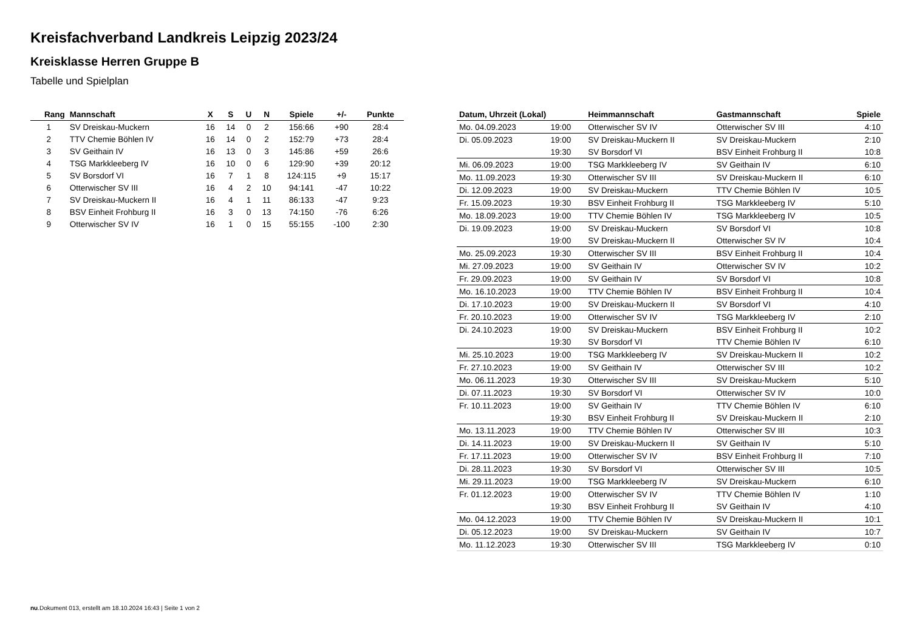Kreisfachverband Landkreis Leipzig 2023/24
Kreisklasse Herren Gruppe B
Tabelle und Spielplan
| Rang | Mannschaft | X | S | U | N | Spiele | +/- | Punkte |
| --- | --- | --- | --- | --- | --- | --- | --- | --- |
| 1 | SV Dreiskau-Muckern | 16 | 14 | 0 | 2 | 156:66 | +90 | 28:4 |
| 2 | TTV Chemie Böhlen IV | 16 | 14 | 0 | 2 | 152:79 | +73 | 28:4 |
| 3 | SV Geithain IV | 16 | 13 | 0 | 3 | 145:86 | +59 | 26:6 |
| 4 | TSG Markkleeberg IV | 16 | 10 | 0 | 6 | 129:90 | +39 | 20:12 |
| 5 | SV Borsdorf VI | 16 | 7 | 1 | 8 | 124:115 | +9 | 15:17 |
| 6 | Otterwischer SV III | 16 | 4 | 2 | 10 | 94:141 | -47 | 10:22 |
| 7 | SV Dreiskau-Muckern II | 16 | 4 | 1 | 11 | 86:133 | -47 | 9:23 |
| 8 | BSV Einheit Frohburg II | 16 | 3 | 0 | 13 | 74:150 | -76 | 6:26 |
| 9 | Otterwischer SV IV | 16 | 1 | 0 | 15 | 55:155 | -100 | 2:30 |
| Datum, Uhrzeit (Lokal) | | Heimmannschaft | Gastmannschaft | Spiele |
| --- | --- | --- | --- | --- |
| Mo. 04.09.2023 | 19:00 | Otterwischer SV IV | Otterwischer SV III | 4:10 |
| Di. 05.09.2023 | 19:00 | SV Dreiskau-Muckern II | SV Dreiskau-Muckern | 2:10 |
| | 19:30 | SV Borsdorf VI | BSV Einheit Frohburg II | 10:8 |
| Mi. 06.09.2023 | 19:00 | TSG Markkleeberg IV | SV Geithain IV | 6:10 |
| Mo. 11.09.2023 | 19:30 | Otterwischer SV III | SV Dreiskau-Muckern II | 6:10 |
| Di. 12.09.2023 | 19:00 | SV Dreiskau-Muckern | TTV Chemie Böhlen IV | 10:5 |
| Fr. 15.09.2023 | 19:30 | BSV Einheit Frohburg II | TSG Markkleeberg IV | 5:10 |
| Mo. 18.09.2023 | 19:00 | TTV Chemie Böhlen IV | TSG Markkleeberg IV | 10:5 |
| Di. 19.09.2023 | 19:00 | SV Dreiskau-Muckern | SV Borsdorf VI | 10:8 |
| | 19:00 | SV Dreiskau-Muckern II | Otterwischer SV IV | 10:4 |
| Mo. 25.09.2023 | 19:30 | Otterwischer SV III | BSV Einheit Frohburg II | 10:4 |
| Mi. 27.09.2023 | 19:00 | SV Geithain IV | Otterwischer SV IV | 10:2 |
| Fr. 29.09.2023 | 19:00 | SV Geithain IV | SV Borsdorf VI | 10:8 |
| Mo. 16.10.2023 | 19:00 | TTV Chemie Böhlen IV | BSV Einheit Frohburg II | 10:4 |
| Di. 17.10.2023 | 19:00 | SV Dreiskau-Muckern II | SV Borsdorf VI | 4:10 |
| Fr. 20.10.2023 | 19:00 | Otterwischer SV IV | TSG Markkleeberg IV | 2:10 |
| Di. 24.10.2023 | 19:00 | SV Dreiskau-Muckern | BSV Einheit Frohburg II | 10:2 |
| | 19:30 | SV Borsdorf VI | TTV Chemie Böhlen IV | 6:10 |
| Mi. 25.10.2023 | 19:00 | TSG Markkleeberg IV | SV Dreiskau-Muckern II | 10:2 |
| Fr. 27.10.2023 | 19:00 | SV Geithain IV | Otterwischer SV III | 10:2 |
| Mo. 06.11.2023 | 19:30 | Otterwischer SV III | SV Dreiskau-Muckern | 5:10 |
| Di. 07.11.2023 | 19:30 | SV Borsdorf VI | Otterwischer SV IV | 10:0 |
| Fr. 10.11.2023 | 19:00 | SV Geithain IV | TTV Chemie Böhlen IV | 6:10 |
| | 19:30 | BSV Einheit Frohburg II | SV Dreiskau-Muckern II | 2:10 |
| Mo. 13.11.2023 | 19:00 | TTV Chemie Böhlen IV | Otterwischer SV III | 10:3 |
| Di. 14.11.2023 | 19:00 | SV Dreiskau-Muckern II | SV Geithain IV | 5:10 |
| Fr. 17.11.2023 | 19:00 | Otterwischer SV IV | BSV Einheit Frohburg II | 7:10 |
| Di. 28.11.2023 | 19:30 | SV Borsdorf VI | Otterwischer SV III | 10:5 |
| Mi. 29.11.2023 | 19:00 | TSG Markkleeberg IV | SV Dreiskau-Muckern | 6:10 |
| Fr. 01.12.2023 | 19:00 | Otterwischer SV IV | TTV Chemie Böhlen IV | 1:10 |
| | 19:30 | BSV Einheit Frohburg II | SV Geithain IV | 4:10 |
| Mo. 04.12.2023 | 19:00 | TTV Chemie Böhlen IV | SV Dreiskau-Muckern II | 10:1 |
| Di. 05.12.2023 | 19:00 | SV Dreiskau-Muckern | SV Geithain IV | 10:7 |
| Mo. 11.12.2023 | 19:30 | Otterwischer SV III | TSG Markkleeberg IV | 0:10 |
nu.Dokument 013, erstellt am 18.10.2024 16:43 | Seite 1 von 2